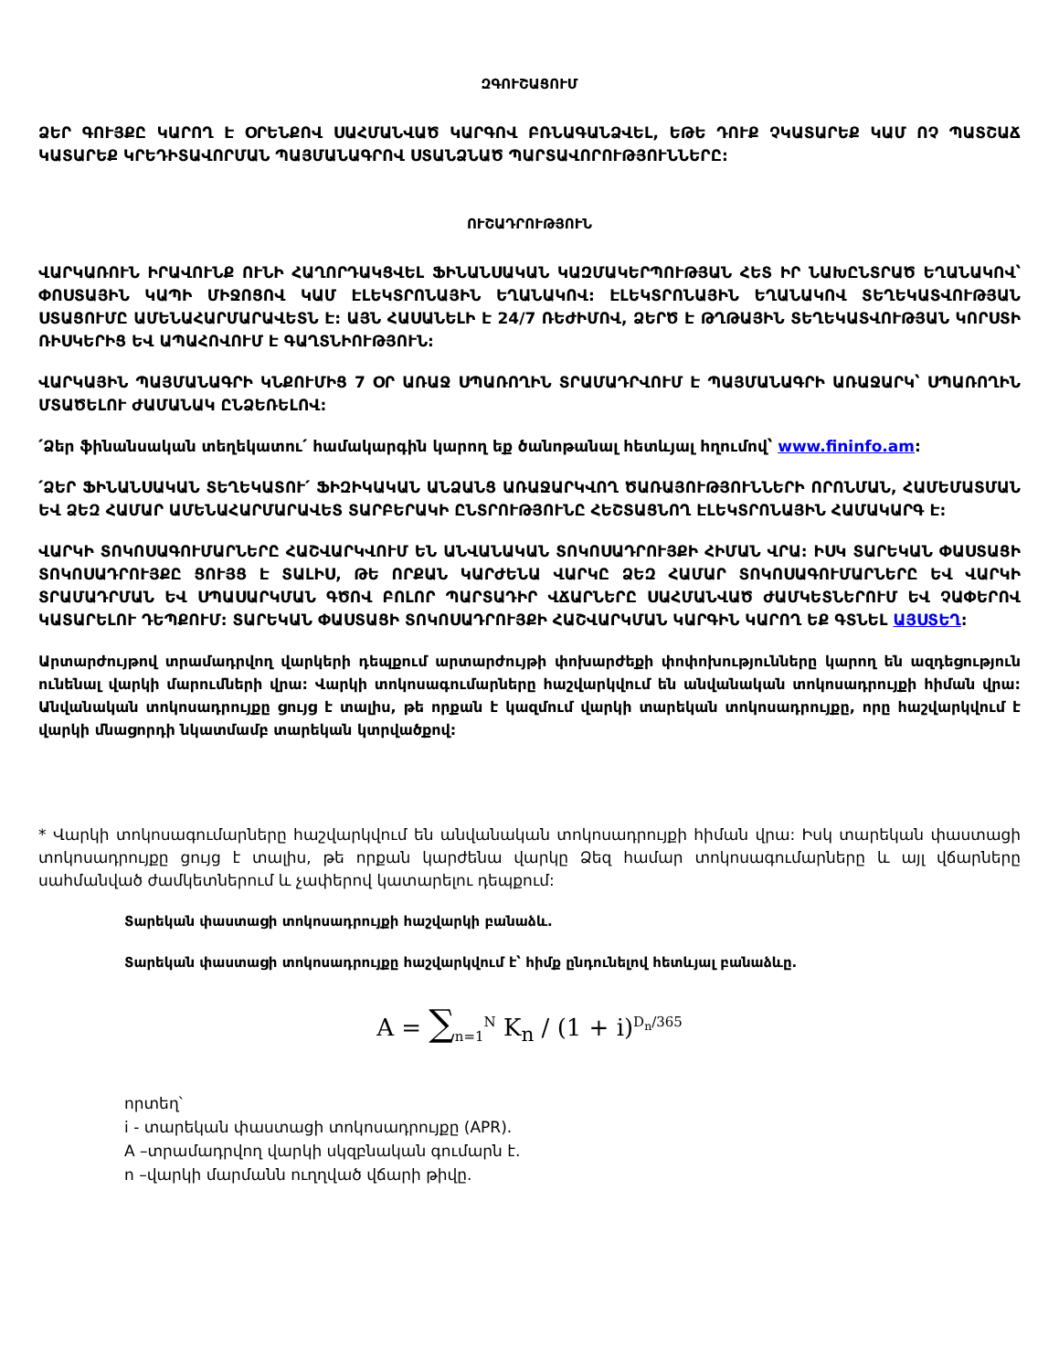ԶԳՈՒՇԱՑՈՒՄ
ՁԵՐ ԳՈՒՅՔԸ ԿԱՐՈՂ Է ՕՐԵՆՔՈՎ ՍԱՀՄԱՆՎԱԾ ԿԱՐԳՈՎ ԲՌՆԱԳԱՆՁՎԵԼ, ԵԹԵ ԴՈՒՔ ՉԿԱՏԱՐԵՔ ԿԱՄ ՈՉ ՊԱՏՇԱՃ ԿԱՏԱՐԵՔ ԿՐԵԴԻՏԱՎՈՐՄԱՆ ՊԱՅՄԱՆԱԳՐՈՎ ՍՏԱՆՁՆԱԾ ՊԱՐՏԱՎՈՐՈՒԹՅՈՒՆՆԵՐԸ:
ՈՒՇԱԴՐՈՒԹՅՈՒՆ
ՎԱՐԿԱՌՈՒՆ ԻՐԱՎՈՒՆՔ ՈՒՆԻ ՀԱՂՈՐԴԱԿՑՎԵԼ ՖԻՆԱՆՍԱԿԱՆ ԿԱԶՄԱԿԵՐՊՈՒԹՅԱՆ ՀԵՏ ԻՐ ՆԱԽԸՆՏՐԱԾ ԵՂԱՆԱԿՈՎ՝ ՓՈՍՏԱՅԻՆ ԿԱՊԻ ՄԻՋՈՑՈՎ ԿԱՄ ԷԼԵԿՏՐՈՆԱՅԻՆ ԵՂԱՆԱԿՈՎ: ԷԼԵԿՏՐՈՆԱՅԻՆ ԵՂԱՆԱԿՈՎ ՏԵՂԵԿԱՏՎՈՒԹՅԱՆ ՍՏԱՑՈՒՄԸ ԱՄԵՆԱՀԱՐՄԱՐԱՎԵՏՆ Է: ԱՅՆ ՀԱՍԱՆԵԼԻ Է 24/7 ՌԵԺԻՄՈՎ, ՁԵՐԾ Է ԹՂԹԱՅԻՆ ՏԵՂԵԿԱՏՎՈՒԹՅԱՆ ԿՈՐՍՏԻ ՌԻՍԿԵՐԻՑ ԵՎ ԱՊԱՀՈՎՈՒՄ Է ԳԱՂՏՆԻՈՒԹՅՈՒՆ:
ՎԱՐԿԱՅԻՆ ՊԱՅՄԱՆԱԳՐԻ ԿՆՔՈՒՄԻՑ 7 ՕՐ ԱՌԱՋ ՍՊԱՌՈՂԻՆ ՏՐԱՄԱԴՐՎՈՒՄ Է ՊԱՅՄԱՆԱԳՐԻ ԱՌԱՋԱՐԿ՝ ՍՊԱՌՈՂԻՆ ՄՏԱԾԵԼՈՒ ԺԱՄԱՆԱԿ ԸՆՁԵՌԵԼՈՎ:
՛Ձեր ֆինանսական տեղեկատու՛ համակարգին կարող եք ծանոթանալ հետևյալ հղումով՝ www.fininfo.am:
՛ՁԵՐ ՖԻՆԱՆՍԱԿԱՆ ՏԵՂԵԿԱՏՈՒ՛ ՖԻԶԻԿԱԿԱՆ ԱՆՁԱՆՑ ԱՌԱՋԱՐԿՎՈՂ ԾԱՌԱՅՈՒԹՅՈՒՆՆԵՐԻ ՈՐՈՆՄԱՆ, ՀԱՄԵՄԱՏՄԱՆ ԵՎ ՁԵԶ ՀԱՄԱՐ ԱՄԵՆԱՀԱՐՄԱՐԱՎԵՏ ՏԱՐԲԵՐԱԿԻ ԸՆՏՐՈՒԹՅՈՒՆԸ ՀԵՇՏԱՑՆՈՂ ԷԼԵԿՏՐՈՆԱՅԻՆ ՀԱՄԱԿԱՐԳ Է:
ՎԱՐԿԻ ՏՈԿՈՍԱԳՈՒՄԱՐՆԵՐԸ ՀԱՇՎԱՐԿՎՈՒՄ ԵՆ ԱՆՎԱՆԱԿԱՆ ՏՈԿՈՍԱԴՐՈՒՅՔԻ ՀԻՄԱՆ ՎՐԱ: ԻՍԿ ՏԱՐԵԿԱՆ ՓԱՍՏԱՑԻ ՏՈԿՈՍԱԴՐՈՒՅՔԸ ՑՈՒՅՑ Է ՏԱԼԻՍ, ԹԵ ՈՐՔԱՆ ԿԱՐԺԵՆԱ ՎԱՐԿԸ ՁԵԶ ՀԱՄԱՐ ՏՈԿՈՍԱԳՈՒՄԱՐՆԵՐԸ ԵՎ ՎԱՐԿԻ ՏՐԱՄԱԴՐՄԱՆ ԵՎ ՍՊԱՍԱՐԿՄԱՆ ԳԾՈՎ ԲՈԼՈՐ ՊԱՐՏԱԴԻՐ ՎՃԱՐՆԵՐԸ ՍԱՀՄԱՆՎԱԾ ԺԱՄԿԵՏՆԵՐՈՒՄ ԵՎ ՉԱՓԵՐՈՎ ԿԱՏԱՐԵԼՈՒ ԴԵՊՔՈՒՄ: ՏԱՐԵԿԱՆ ՓԱՍՏԱՑԻ ՏՈԿՈՍԱԴՐՈՒՅՔԻ ՀԱՇՎԱՐԿՄԱՆ ԿԱՐԳԻՆ ԿԱՐՈՂ ԵՔ ԳՏՆԵԼ ԱՅՍՏԵՂ:
Արտարժույթով տրամադրվող վարկերի դեպքում արտարժույթի փոխարժեքի փոփոխությունները կարող են ազդեցություն ունենալ վարկի մարումների վրա: Վարկի տոկոսագումարները հաշվարկվում են անվանական տոկոսադրույքի հիման վրա: Անվանական տոկոսադրույքը ցույց է տալիս, թե որքան է կազմում վարկի տարեկան տոկոսադրույքը, որը հաշվարկվում է վարկի մնացորդի նկատմամբ տարեկան կտրվածքով:
* Վարկի տոկոսագումարները հաշվարկվում են անվանական տոկոսադրույքի հիման վրա: Իսկ տարեկան փաստացի տոկոսադրույքը ցույց է տալիս, թե որքան կարժենա վարկը Ձեզ համար տոկոսագումարները և այլ վճարները սահմանված ժամկետներում և չափերով կատարելու դեպքում:
Տարեկան փաստացի տոկոսադրույքի հաշվարկի բանաձև.
Տարեկան փաստացի տոկոսադրույքը հաշվարկվում է՝ հիմք ընդունելով հետևյալ բանաձևը.
A = ∑<sub>n=1</sub><sup>N</sup> K<sub>n</sub> / (1 + i)<sup>D<sub>n</sub>/365</sup>
որտեղ՝
i - տարեկան փաստացի տոկոսադրույքը (APR).
A –տրամադրվող վարկի սկզբնական գումարն է.
n –վարկի մարմանն ուղղված վճարի թիվը.